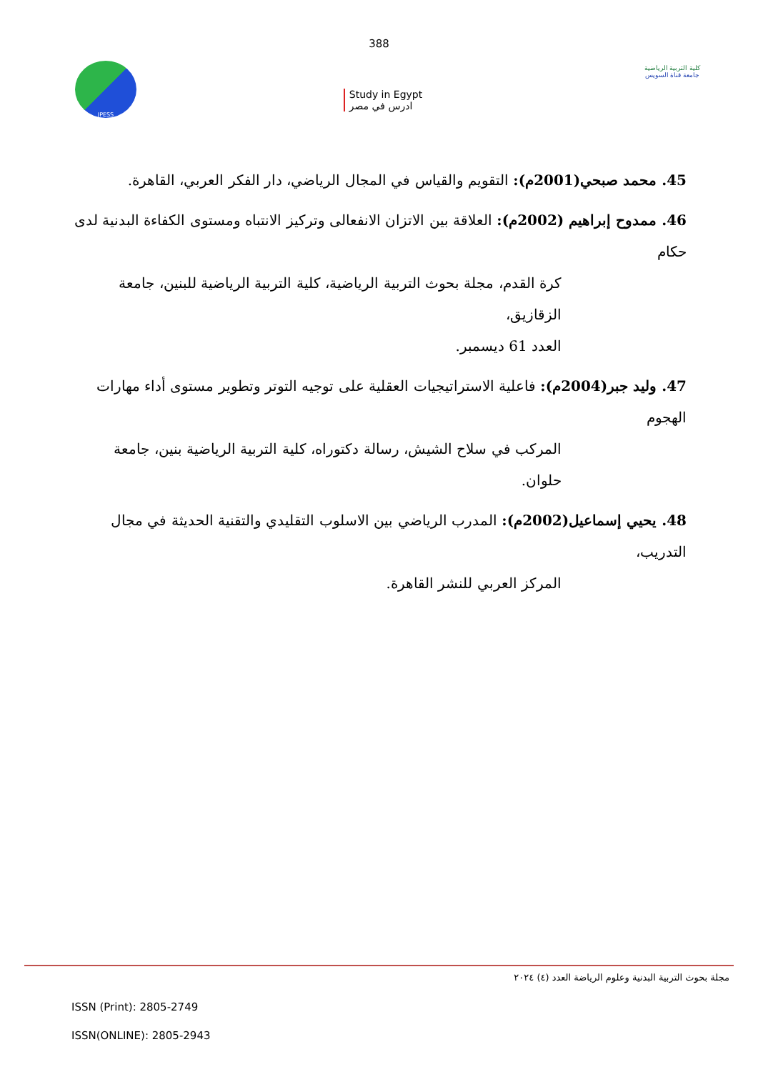388
JPESS
Study in Egypt
ادرس في مصر
كلية التربية الرياضية
جامعة قناة السويس
45. محمد صبحي(2001م): التقويم والقياس في المجال الرياضي، دار الفكر العربي، القاهرة.
46. ممدوح إبراهيم (2002م): العلاقة بين الاتزان الانفعالى وتركيز الانتباه ومستوى الكفاءة البدنية لدى حكام
كرة القدم، مجلة بحوث التربية الرياضية، كلية التربية الرياضية للبنين، جامعة الزقازيق،
العدد 61 ديسمبر.
47. وليد جبر(2004م): فاعلية الاستراتيجيات العقلية على توجيه التوتر وتطوير مستوى أداء مهارات الهجوم
المركب في سلاح الشيش، رسالة دكتوراه، كلية التربية الرياضية بنين، جامعة حلوان.
48. يحيي إسماعيل(2002م): المدرب الرياضي بين الاسلوب التقليدي والتقنية الحديثة في مجال التدريب،
المركز العربي للنشر القاهرة.
مجلة بحوث التربية البدنية وعلوم الرياضة العدد (٤) ٢٠٢٤
ISSN (Print): 2805-2749
ISSN(ONLINE): 2805-2943